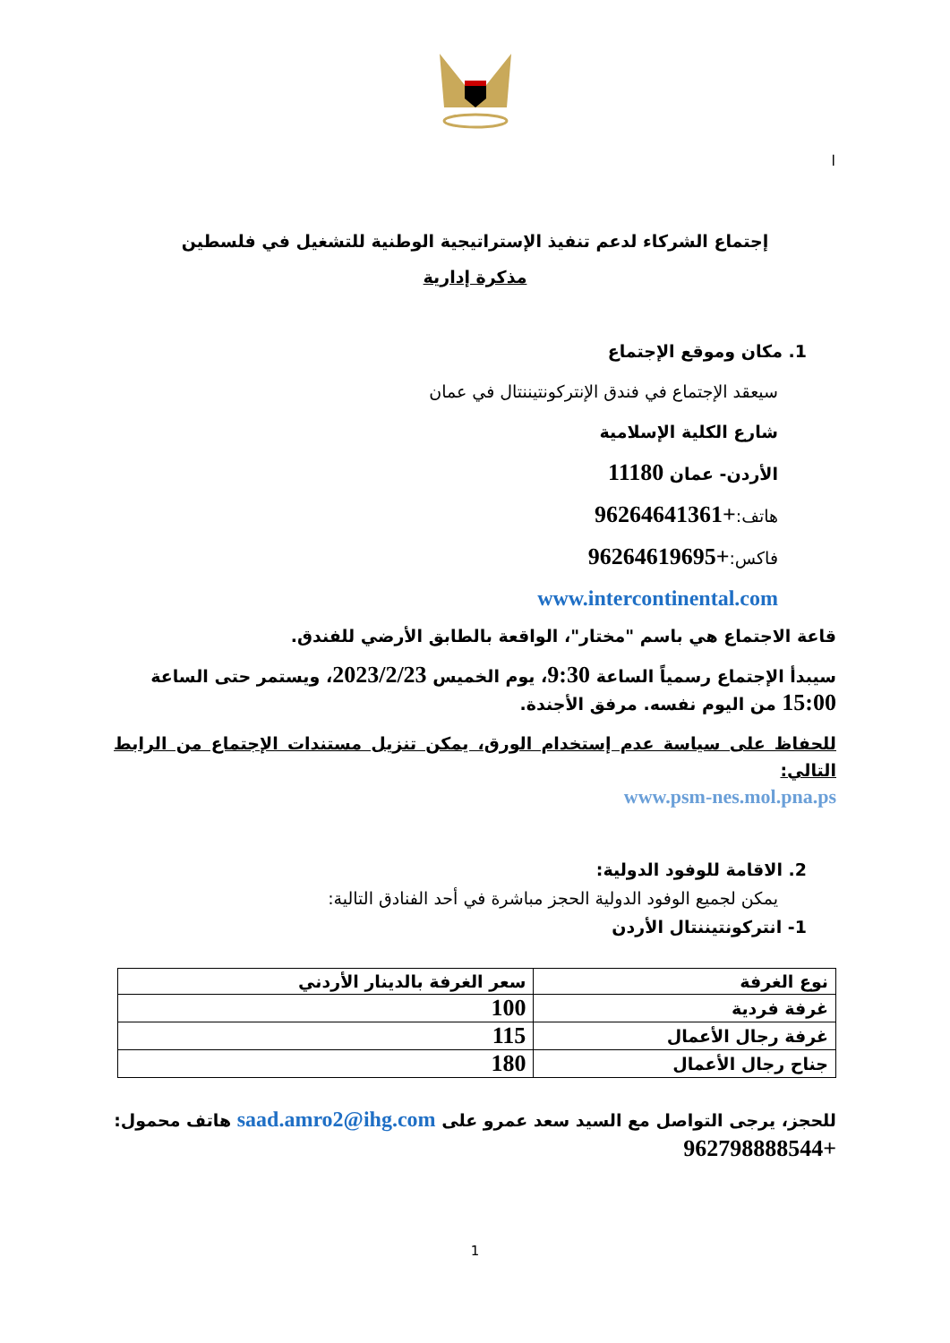ا
إجتماع الشركاء لدعم تنفيذ الإستراتيجية الوطنية للتشغيل في فلسطين
مذكرة إدارية
1. مكان وموقع الإجتماع
سيعقد الإجتماع في فندق الإنتركونتيننتال في عمان
شارع الكلية الإسلامية
الأردن- عمان 11180
هاتف:+96264641361
فاكس:+96264619695
www.intercontinental.com
قاعة الاجتماع هي باسم "مختار"، الواقعة بالطابق الأرضي للفندق.
سيبدأ الإجتماع رسمياً الساعة 9:30، يوم الخميس 2023/2/23، ويستمر حتى الساعة 15:00 من اليوم نفسه. مرفق الأجندة.
للحفاظ على سياسة عدم إستخدام الورق، يمكن تنزيل مستندات الإجتماع من الرابط التالي:
www.psm-nes.mol.pna.ps
2. الاقامة للوفود الدولية:
يمكن لجميع الوفود الدولية الحجز مباشرة في أحد الفنادق التالية:
1- انتركونتيننتال الأردن
| نوع الغرفة | سعر الغرفة بالدينار الأردني |
| --- | --- |
| غرفة فردية | 100 |
| غرفة رجال الأعمال | 115 |
| جناح رجال الأعمال | 180 |
للحجز، يرجى التواصل مع السيد سعد عمرو على saad.amro2@ihg.com هاتف محمول: +962798888544
1